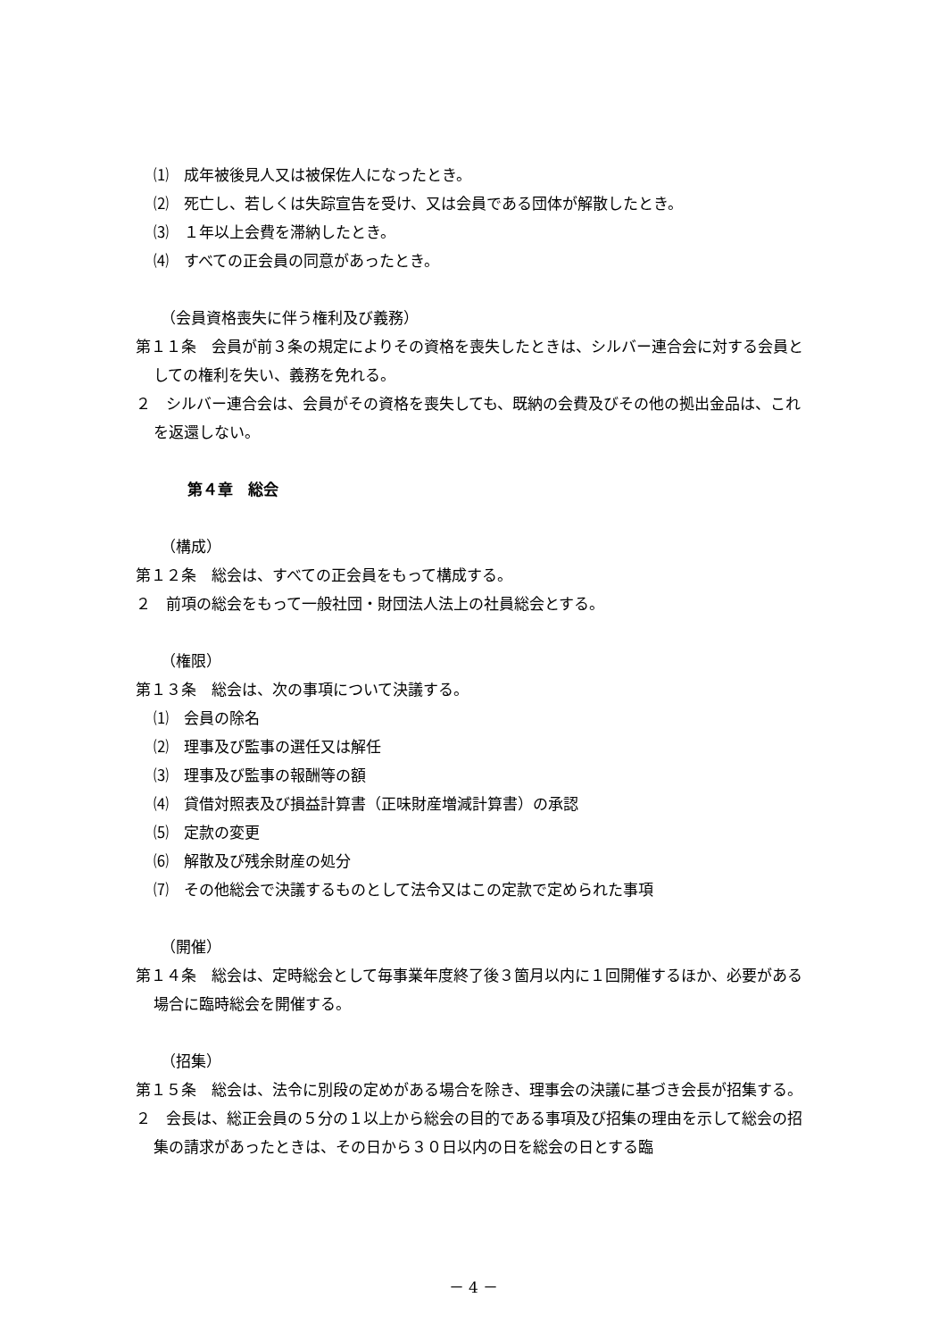⑴　成年被後見人又は被保佐人になったとき。
⑵　死亡し、若しくは失踪宣告を受け、又は会員である団体が解散したとき。
⑶　１年以上会費を滞納したとき。
⑷　すべての正会員の同意があったとき。
（会員資格喪失に伴う権利及び義務）
第１１条　会員が前３条の規定によりその資格を喪失したときは、シルバー連合会に対する会員としての権利を失い、義務を免れる。
２　シルバー連合会は、会員がその資格を喪失しても、既納の会費及びその他の拠出金品は、これを返還しない。
第４章　総会
（構成）
第１２条　総会は、すべての正会員をもって構成する。
２　前項の総会をもって一般社団・財団法人法上の社員総会とする。
（権限）
第１３条　総会は、次の事項について決議する。
⑴　会員の除名
⑵　理事及び監事の選任又は解任
⑶　理事及び監事の報酬等の額
⑷　貸借対照表及び損益計算書（正味財産増減計算書）の承認
⑸　定款の変更
⑹　解散及び残余財産の処分
⑺　その他総会で決議するものとして法令又はこの定款で定められた事項
（開催）
第１４条　総会は、定時総会として毎事業年度終了後３箇月以内に１回開催するほか、必要がある場合に臨時総会を開催する。
（招集）
第１５条　総会は、法令に別段の定めがある場合を除き、理事会の決議に基づき会長が招集する。
２　会長は、総正会員の５分の１以上から総会の目的である事項及び招集の理由を示して総会の招集の請求があったときは、その日から３０日以内の日を総会の日とする臨
－ 4 －